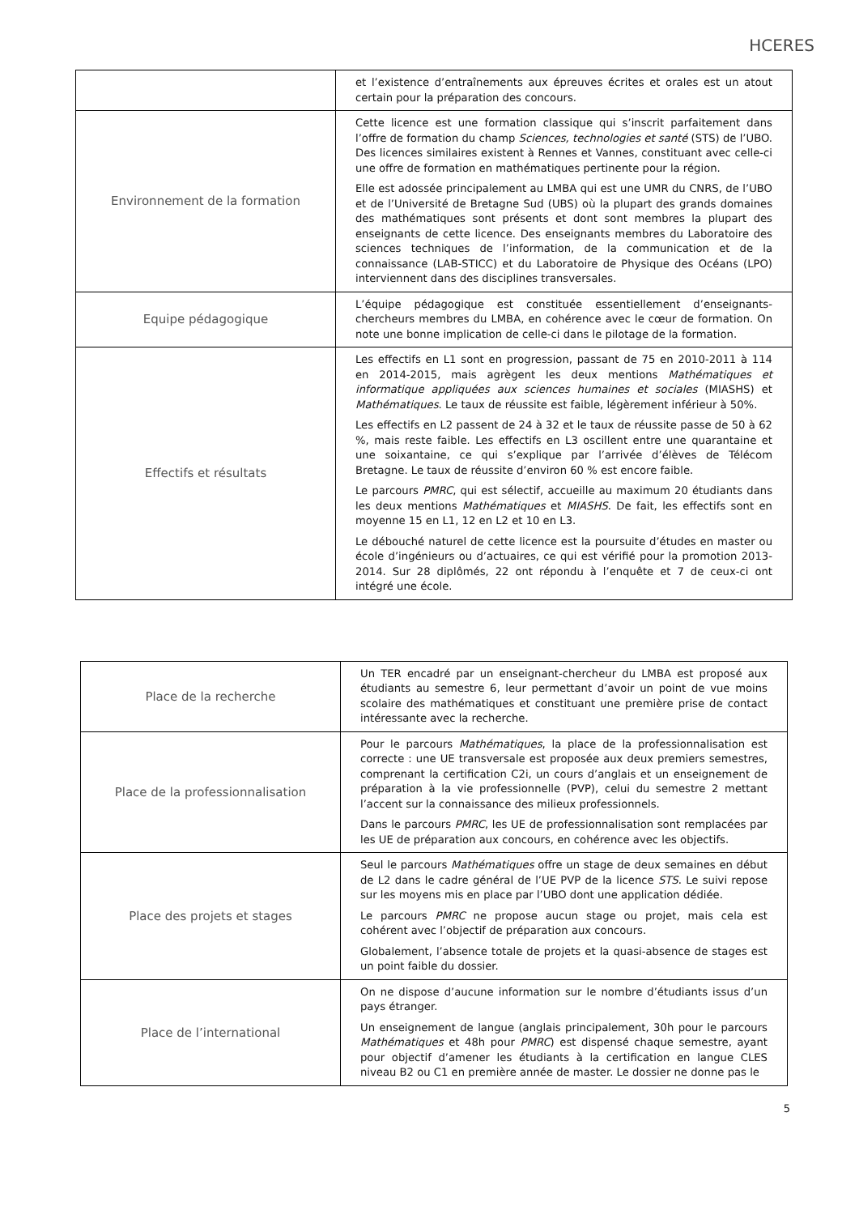HCERES
| | et l’existence d’entraînements aux épreuves écrites et orales est un atout certain pour la préparation des concours. |
| Environnement de la formation | Cette licence est une formation classique qui s’inscrit parfaitement dans l’offre de formation du champ Sciences, technologies et santé (STS) de l’UBO. Des licences similaires existent à Rennes et Vannes, constituant avec celle-ci une offre de formation en mathématiques pertinente pour la région. Elle est adossée principalement au LMBA qui est une UMR du CNRS, de l’UBO et de l’Université de Bretagne Sud (UBS) où la plupart des grands domaines des mathématiques sont présents et dont sont membres la plupart des enseignants de cette licence. Des enseignants membres du Laboratoire des sciences techniques de l’information, de la communication et de la connaissance (LAB-STICC) et du Laboratoire de Physique des Océans (LPO) interviennent dans des disciplines transversales. |
| Equipe pédagogique | L’équipe pédagogique est constituée essentiellement d’enseignants-chercheurs membres du LMBA, en cohérence avec le cœur de formation. On note une bonne implication de celle-ci dans le pilotage de la formation. |
| Effectifs et résultats | Les effectifs en L1 sont en progression, passant de 75 en 2010-2011 à 114 en 2014-2015, mais agrègent les deux mentions Mathématiques et informatique appliquées aux sciences humaines et sociales (MIASHS) et Mathématiques . Le taux de réussite est faible, légèrement inférieur à 50%. Les effectifs en L2 passent de 24 à 32 et le taux de réussite passe de 50 à 62 %, mais reste faible. Les effectifs en L3 oscillent entre une quarantaine et une soixantaine, ce qui s’explique par l’arrivée d’élèves de Télécom Bretagne. Le taux de réussite d’environ 60 % est encore faible. Le parcours PMRC , qui est sélectif, accueille au maximum 20 étudiants dans les deux mentions Mathématiques et MIASHS . De fait, les effectifs sont en moyenne 15 en L1, 12 en L2 et 10 en L3. Le débouché naturel de cette licence est la poursuite d’études en master ou école d’ingénieurs ou d’actuaires, ce qui est vérifié pour la promotion 2013-2014. Sur 28 diplômés, 22 ont répondu à l’enquête et 7 de ceux-ci ont intégré une école. |
| Place de la recherche | Un TER encadré par un enseignant-chercheur du LMBA est proposé aux étudiants au semestre 6, leur permettant d’avoir un point de vue moins scolaire des mathématiques et constituant une première prise de contact intéressante avec la recherche. |
| Place de la professionnalisation | Pour le parcours Mathématiques , la place de la professionnalisation est correcte : une UE transversale est proposée aux deux premiers semestres, comprenant la certification C2i, un cours d’anglais et un enseignement de préparation à la vie professionnelle (PVP), celui du semestre 2 mettant l’accent sur la connaissance des milieux professionnels. Dans le parcours PMRC , les UE de professionnalisation sont remplacées par les UE de préparation aux concours, en cohérence avec les objectifs. |
| Place des projets et stages | Seul le parcours Mathématiques offre un stage de deux semaines en début de L2 dans le cadre général de l’UE PVP de la licence STS . Le suivi repose sur les moyens mis en place par l’UBO dont une application dédiée. Le parcours PMRC ne propose aucun stage ou projet, mais cela est cohérent avec l’objectif de préparation aux concours. Globalement, l’absence totale de projets et la quasi-absence de stages est un point faible du dossier. |
| Place de l’international | On ne dispose d’aucune information sur le nombre d’étudiants issus d’un pays étranger. Un enseignement de langue (anglais principalement, 30h pour le parcours Mathématiques et 48h pour PMRC ) est dispensé chaque semestre, ayant pour objectif d’amener les étudiants à la certification en langue CLES niveau B2 ou C1 en première année de master. Le dossier ne donne pas le |
5